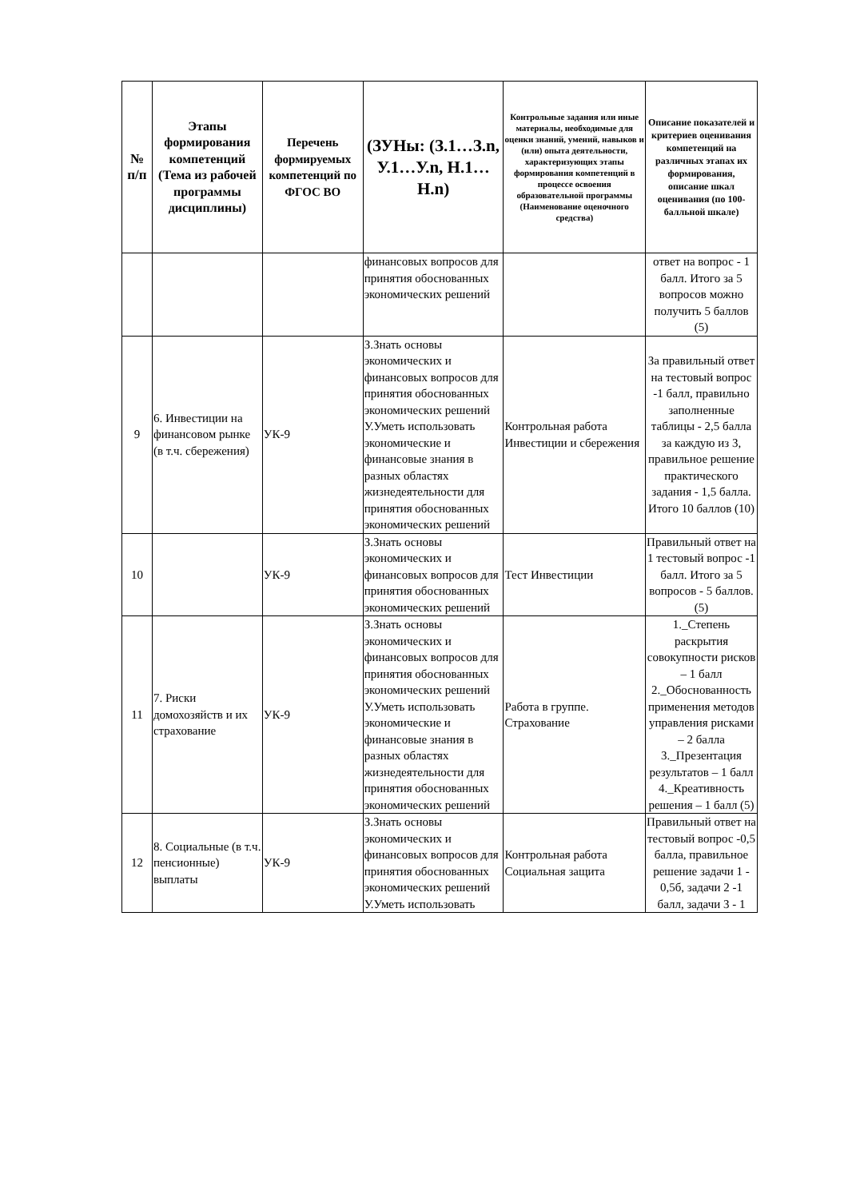| № п/п | Этапы формирования компетенций (Тема из рабочей программы дисциплины) | Перечень формируемых компетенций по ФГОС ВО | (ЗУНы: (З.1…З.n, У.1…У.n, Н.1…Н.n) | Контрольные задания или иные материалы, необходимые для оценки знаний, умений, навыков и (или) опыта деятельности, характеризующих этапы формирования компетенций в процессе освоения образовательной программы (Наименование оценочного средства) | Описание показателей и критериев оценивания компетенций на различных этапах их формирования, описание шкал оценивания (по 100-балльной шкале) |
| --- | --- | --- | --- | --- | --- |
| | | | финансовых вопросов для принятия обоснованных экономических решений | | ответ на вопрос - 1 балл. Итого за 5 вопросов можно получить 5 баллов (5) |
| 9 | 6. Инвестиции на финансовом рынке (в т.ч. сбережения) | УК-9 | З.Знать основы экономических и финансовых вопросов для принятия обоснованных экономических решений У.Уметь использовать экономические и финансовые знания в разных областях жизнедеятельности для принятия обоснованных экономических решений | Контрольная работа Инвестиции и сбережения | За правильный ответ на тестовый вопрос -1 балл, правильно заполненные таблицы - 2,5 балла за каждую из 3, правильное решение практического задания - 1,5 балла. Итого 10 баллов (10) |
| 10 | | УК-9 | З.Знать основы экономических и финансовых вопросов для принятия обоснованных экономических решений | Тест Инвестиции | Правильный ответ на 1 тестовый вопрос -1 балл. Итого за 5 вопросов - 5 баллов. (5) |
| 11 | 7. Риски домохозяйств и их страхование | УК-9 | З.Знать основы экономических и финансовых вопросов для принятия обоснованных экономических решений У.Уметь использовать экономические и финансовые знания в разных областях жизнедеятельности для принятия обоснованных экономических решений | Работа в группе. Страхование | 1._Степень раскрытия совокупности рисков – 1 балл 2._Обоснованность применения методов управления рисками – 2 балла 3._Презентация результатов – 1 балл 4._Креативность решения – 1 балл (5) |
| 12 | 8. Социальные (в т.ч. пенсионные) выплаты | УК-9 | З.Знать основы экономических и финансовых вопросов для принятия обоснованных экономических решений У.Уметь использовать | Контрольная работа Социальная защита | Правильный ответ на тестовый вопрос -0,5 балла, правильное решение задачи 1 - 0,5б, задачи 2 -1 балл, задачи 3 - 1 |